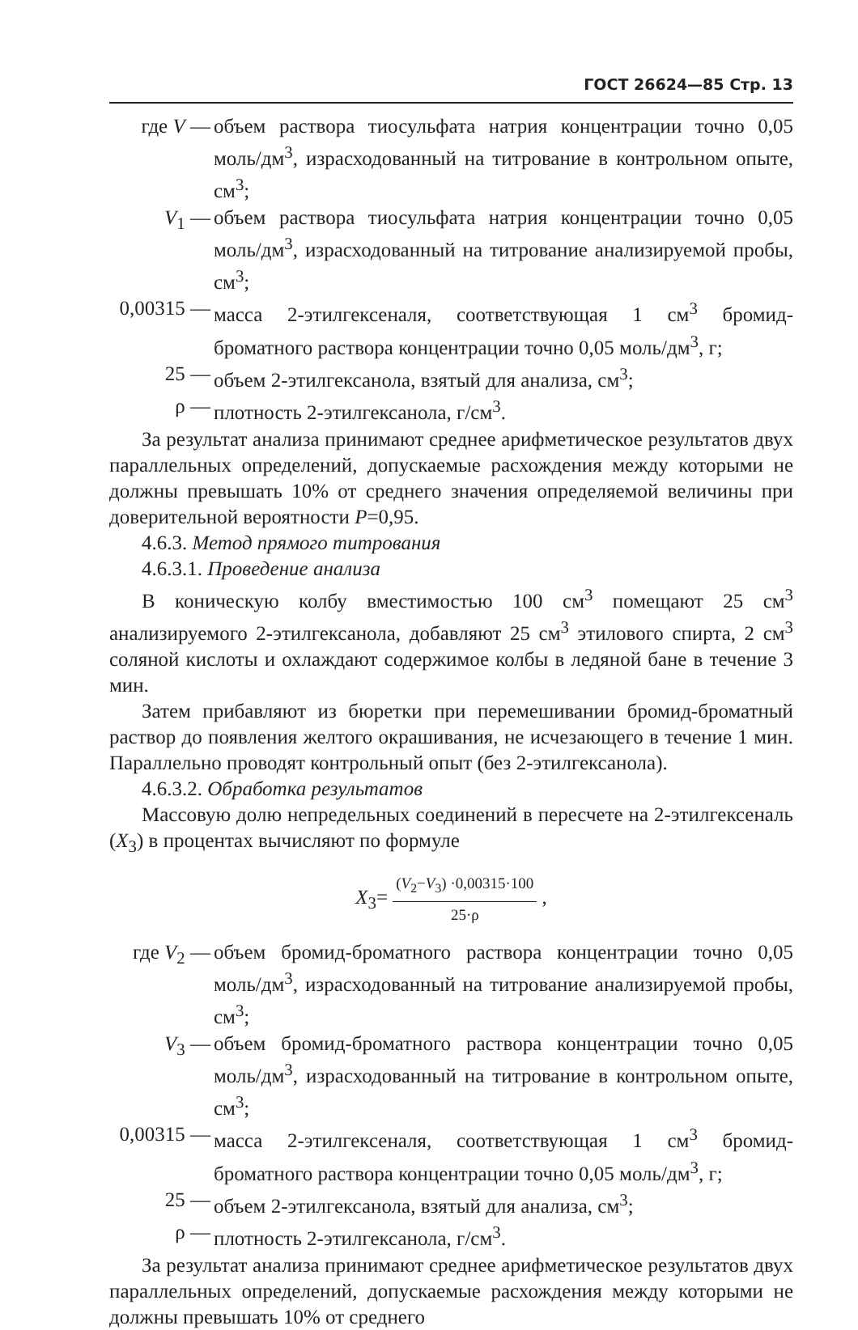ГОСТ 26624—85 Стр. 13
где V — объем раствора тиосульфата натрия концентрации точно 0,05 моль/дм<sup>3</sup>, израсходованный на титрование в контрольном опыте, см<sup>3</sup>;
V<sub>1</sub> — объем раствора тиосульфата натрия концентрации точно 0,05 моль/дм<sup>3</sup>, израсходованный на титрование анализируемой пробы, см<sup>3</sup>;
0,00315 —
масса 2-этилгексеналя, соответствующая 1 см<sup>3</sup> бромид-броматного раствора концентрации точно 0,05 моль/дм<sup>3</sup>, г;
25 — объем 2-этилгексанола, взятый для анализа, см<sup>3</sup>;
ρ — плотность 2-этилгексанола, г/см<sup>3</sup>.
За результат анализа принимают среднее арифметическое результатов двух параллельных определений, допускаемые расхождения между которыми не должны превышать 10% от среднего значения определяемой величины при доверительной вероятности P=0,95.
4.6.3. Метод прямого титрования
4.6.3.1. Проведение анализа
В коническую колбу вместимостью 100 см<sup>3</sup> помещают 25 см<sup>3</sup> анализируемого 2-этилгексанола, добавляют 25 см<sup>3</sup> этилового спирта, 2 см<sup>3</sup> соляной кислоты и охлаждают содержимое колбы в ледяной бане в течение 3 мин.
Затем прибавляют из бюретки при перемешивании бромид-броматный раствор до появления желтого окрашивания, не исчезающего в течение 1 мин. Параллельно проводят контрольный опыт (без 2-этилгексанола).
4.6.3.2. Обработка результатов
Массовую долю непредельных соединений в пересчете на 2-этилгексеналь (X<sub>3</sub>) в процентах вычисляют по формуле
X<sub>3</sub>= (V<sub>2</sub>−V<sub>3</sub>) ·0,00315·100 25·ρ ,
где V<sub>2</sub> — объем бромид-броматного раствора концентрации точно 0,05 моль/дм<sup>3</sup>, израсходованный на титрование анализируемой пробы, см<sup>3</sup>;
V<sub>3</sub> — объем бромид-броматного раствора концентрации точно 0,05 моль/дм<sup>3</sup>, израсходованный на титрование в контрольном опыте, см<sup>3</sup>;
0,00315 —
масса 2-этилгексеналя, соответствующая 1 см<sup>3</sup> бромид-броматного раствора концентрации точно 0,05 моль/дм<sup>3</sup>, г;
25 — объем 2-этилгексанола, взятый для анализа, см<sup>3</sup>;
ρ — плотность 2-этилгексанола, г/см<sup>3</sup>.
За результат анализа принимают среднее арифметическое результатов двух параллельных определений, допускаемые расхождения между которыми не должны превышать 10% от среднего